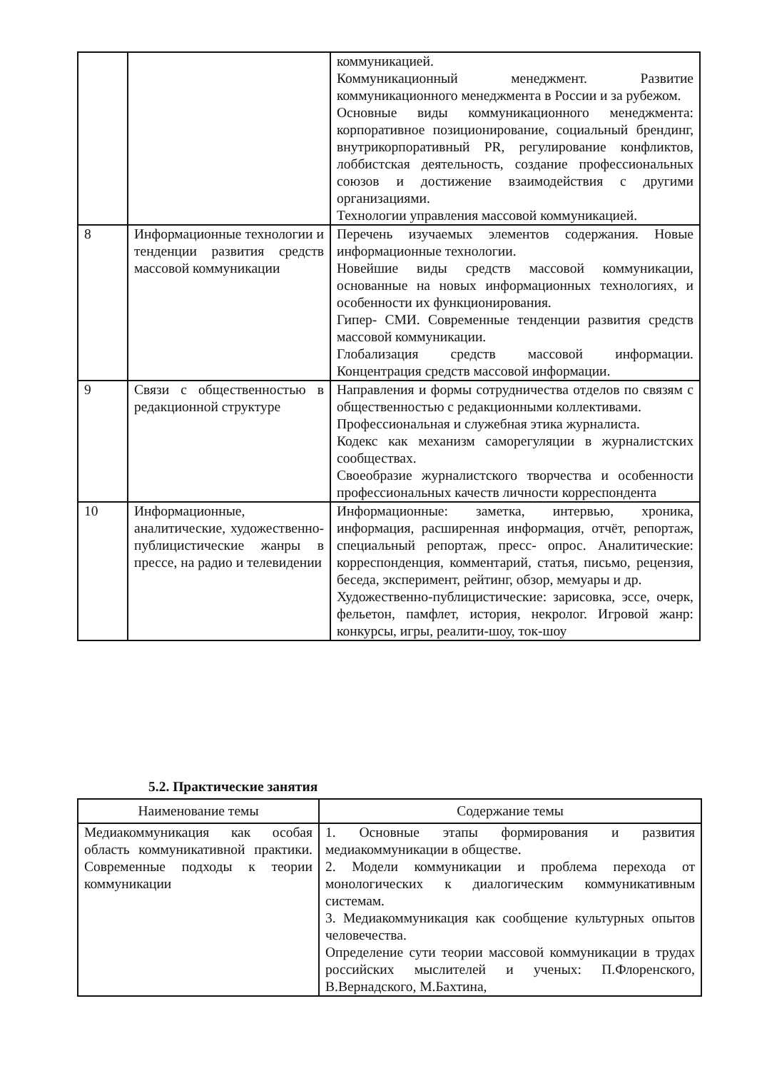| | | коммуникацией. Коммуникационный менеджмент. Развитие коммуникационного менеджмента в России и за рубежом. Основные виды коммуникационного менеджмента: корпоративное позиционирование, социальный брендинг, внутрикорпоративный PR, регулирование конфликтов, лоббистская деятельность, создание профессиональных союзов и достижение взаимодействия с другими организациями. Технологии управления массовой коммуникацией. |
| 8 | Информационные технологии и тенденции развития средств массовой коммуникации | Перечень изучаемых элементов содержания. Новые информационные технологии. Новейшие виды средств массовой коммуникации, основанные на новых информационных технологиях, и особенности их функционирования. Гипер- СМИ. Современные тенденции развития средств массовой коммуникации. Глобализация средств массовой информации. Концентрация средств массовой информации. |
| 9 | Связи с общественностью в редакционной структуре | Направления и формы сотрудничества отделов по связям с общественностью с редакционными коллективами. Профессиональная и служебная этика журналиста. Кодекс как механизм саморегуляции в журналистских сообществах. Своеобразие журналистского творчества и особенности профессиональных качеств личности корреспондента |
| 10 | Информационные, аналитические, художественно-публицистические жанры в прессе, на радио и телевидении | Информационные: заметка, интервью, хроника, информация, расширенная информация, отчёт, репортаж, специальный репортаж, пресс- опрос. Аналитические: корреспонденция, комментарий, статья, письмо, рецензия, беседа, эксперимент, рейтинг, обзор, мемуары и др. Художественно-публицистические: зарисовка, эссе, очерк, фельетон, памфлет, история, некролог. Игровой жанр: конкурсы, игры, реалити-шоу, ток-шоу |
5.2. Практические занятия
| Наименование темы | Содержание темы |
| --- | --- |
| Медиакоммуникация как особая область коммуникативной практики. Современные подходы к теории коммуникации | 1. Основные этапы формирования и развития медиакоммуникации в обществе. 2. Модели коммуникации и проблема перехода от монологических к диалогическим коммуникативным системам. 3. Медиакоммуникация как сообщение культурных опытов человечества. Определение сути теории массовой коммуникации в трудах российских мыслителей и ученых: П.Флоренского, В.Вернадского, М.Бахтина, |